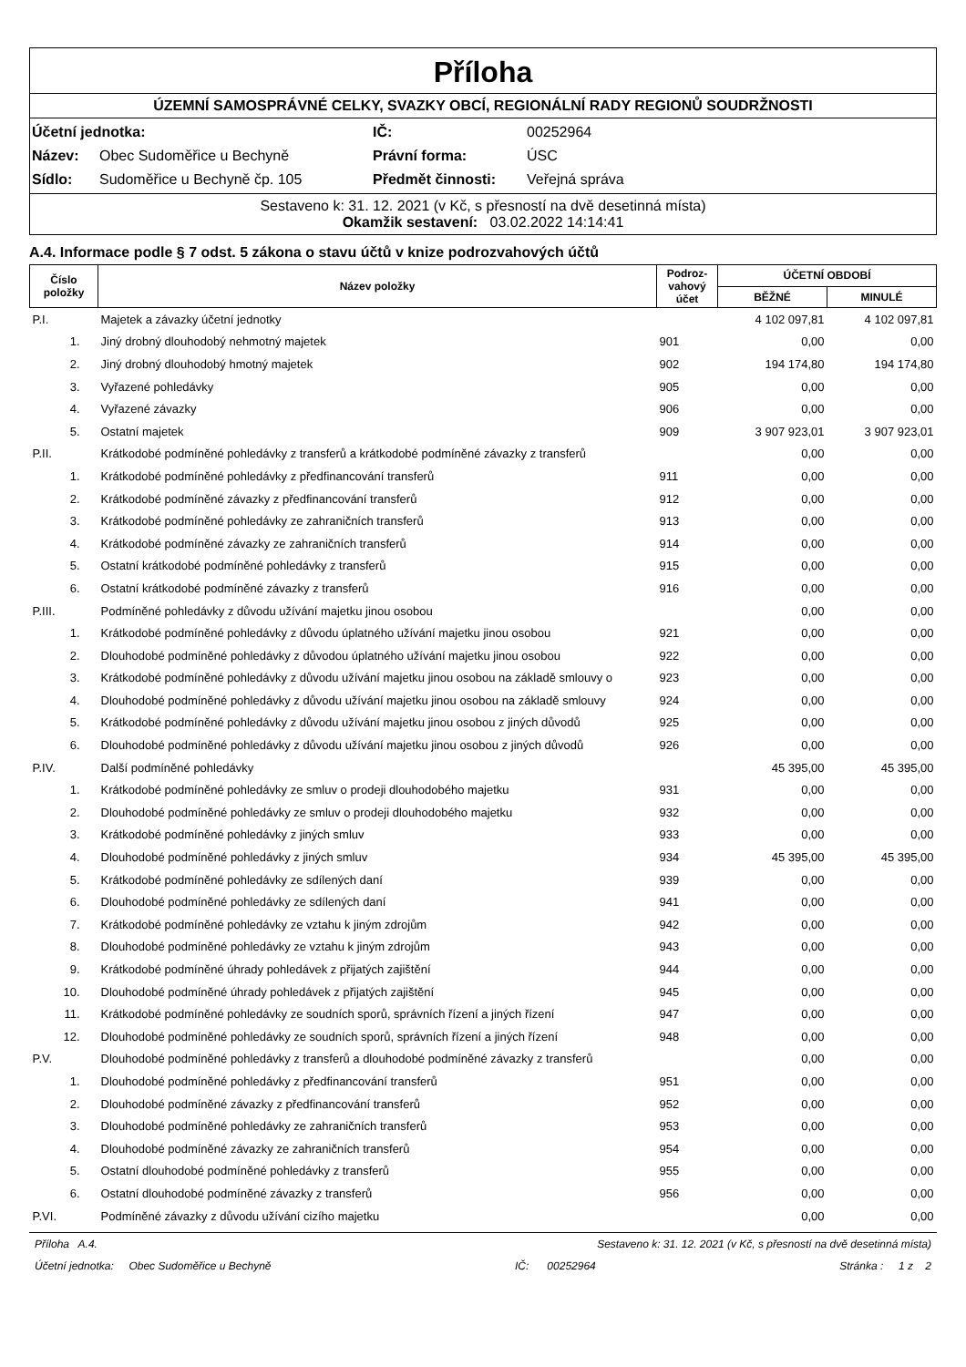Příloha
ÚZEMNÍ SAMOSPRÁVNÉ CELKY, SVAZKY OBCÍ, REGIONÁLNÍ RADY REGIONŮ SOUDRŽNOSTI
| Účetní jednotka: | | IČ: | 00252964 |
| Název: | Obec Sudoměřice u Bechyně | Právní forma: | ÚSC |
| Sídlo: | Sudoměřice u Bechyně čp. 105 | Předmět činnosti: | Veřejná správa |
Sestaveno k: 31. 12. 2021 (v Kč, s přesností na dvě desetinná místa)
Okamžik sestavení: 03.02.2022 14:14:41
A.4. Informace podle § 7 odst. 5 zákona o stavu účtů v knize podrozvahových účtů
| Číslo položky | Název položky | Podroz-vahový účet | ÚČETNÍ OBDOBÍ | |
| --- | --- | --- | --- | --- |
| | | | BĚŽNÉ | MINULÉ |
| P.I. | Majetek a závazky účetní jednotky | | 4 102 097,81 | 4 102 097,81 |
| 1. | Jiný drobný dlouhodobý nehmotný majetek | 901 | 0,00 | 0,00 |
| 2. | Jiný drobný dlouhodobý hmotný majetek | 902 | 194 174,80 | 194 174,80 |
| 3. | Vyřazené pohledávky | 905 | 0,00 | 0,00 |
| 4. | Vyřazené závazky | 906 | 0,00 | 0,00 |
| 5. | Ostatní majetek | 909 | 3 907 923,01 | 3 907 923,01 |
| P.II. | Krátkodobé podmíněné pohledávky z transferů a krátkodobé podmíněné závazky z transferů | | 0,00 | 0,00 |
| 1. | Krátkodobé podmíněné pohledávky z předfinancování transferů | 911 | 0,00 | 0,00 |
| 2. | Krátkodobé podmíněné závazky z předfinancování transferů | 912 | 0,00 | 0,00 |
| 3. | Krátkodobé podmíněné pohledávky ze zahraničních transferů | 913 | 0,00 | 0,00 |
| 4. | Krátkodobé podmíněné závazky ze zahraničních transferů | 914 | 0,00 | 0,00 |
| 5. | Ostatní krátkodobé podmíněné pohledávky z transferů | 915 | 0,00 | 0,00 |
| 6. | Ostatní krátkodobé podmíněné závazky z transferů | 916 | 0,00 | 0,00 |
| P.III. | Podmíněné pohledávky z důvodu užívání majetku jinou osobou | | 0,00 | 0,00 |
| 1. | Krátkodobé podmíněné pohledávky z důvodu úplatného užívání majetku jinou osobou | 921 | 0,00 | 0,00 |
| 2. | Dlouhodobé podmíněné pohledávky z důvodou úplatného užívání majetku jinou osobou | 922 | 0,00 | 0,00 |
| 3. | Krátkodobé podmíněné pohledávky z důvodu užívání majetku jinou osobou na základě smlouvy o | 923 | 0,00 | 0,00 |
| 4. | Dlouhodobé podmíněné pohledávky z důvodu užívání majetku jinou osobou na základě smlouvy | 924 | 0,00 | 0,00 |
| 5. | Krátkodobé podmíněné pohledávky z důvodu užívání majetku jinou osobou z jiných důvodů | 925 | 0,00 | 0,00 |
| 6. | Dlouhodobé podmíněné pohledávky z důvodu užívání majetku jinou osobou z jiných důvodů | 926 | 0,00 | 0,00 |
| P.IV. | Další podmíněné pohledávky | | 45 395,00 | 45 395,00 |
| 1. | Krátkodobé podmíněné pohledávky ze smluv o prodeji dlouhodobého majetku | 931 | 0,00 | 0,00 |
| 2. | Dlouhodobé podmíněné pohledávky ze smluv o prodeji dlouhodobého majetku | 932 | 0,00 | 0,00 |
| 3. | Krátkodobé podmíněné pohledávky z jiných smluv | 933 | 0,00 | 0,00 |
| 4. | Dlouhodobé podmíněné pohledávky z jiných smluv | 934 | 45 395,00 | 45 395,00 |
| 5. | Krátkodobé podmíněné pohledávky ze sdílených daní | 939 | 0,00 | 0,00 |
| 6. | Dlouhodobé podmíněné pohledávky ze sdílených daní | 941 | 0,00 | 0,00 |
| 7. | Krátkodobé podmíněné pohledávky ze vztahu k jiným zdrojům | 942 | 0,00 | 0,00 |
| 8. | Dlouhodobé podmíněné pohledávky ze vztahu k jiným zdrojům | 943 | 0,00 | 0,00 |
| 9. | Krátkodobé podmíněné úhrady pohledávek z přijatých zajištění | 944 | 0,00 | 0,00 |
| 10. | Dlouhodobé podmíněné úhrady pohledávek z přijatých zajištění | 945 | 0,00 | 0,00 |
| 11. | Krátkodobé podmíněné pohledávky ze soudních sporů, správních řízení a jiných řízení | 947 | 0,00 | 0,00 |
| 12. | Dlouhodobé podmíněné pohledávky ze soudních sporů, správních řízení a jiných řízení | 948 | 0,00 | 0,00 |
| P.V. | Dlouhodobé podmíněné pohledávky z transferů a dlouhodobé podmíněné závazky z transferů | | 0,00 | 0,00 |
| 1. | Dlouhodobé podmíněné pohledávky z předfinancování transferů | 951 | 0,00 | 0,00 |
| 2. | Dlouhodobé podmíněné závazky z předfinancování transferů | 952 | 0,00 | 0,00 |
| 3. | Dlouhodobé podmíněné pohledávky ze zahraničních transferů | 953 | 0,00 | 0,00 |
| 4. | Dlouhodobé podmíněné závazky ze zahraničních transferů | 954 | 0,00 | 0,00 |
| 5. | Ostatní dlouhodobé podmíněné pohledávky z transferů | 955 | 0,00 | 0,00 |
| 6. | Ostatní dlouhodobé podmíněné závazky z transferů | 956 | 0,00 | 0,00 |
| P.VI. | Podmíněné závazky z důvodu užívání cizího majetku | | 0,00 | 0,00 |
Příloha A.4. Sestaveno k: 31. 12. 2021 (v Kč, s přesností na dvě desetinná místa)
Účetní jednotka: Obec Sudoměřice u Bechyně IČ: 00252964 Stránka : 1 z 2